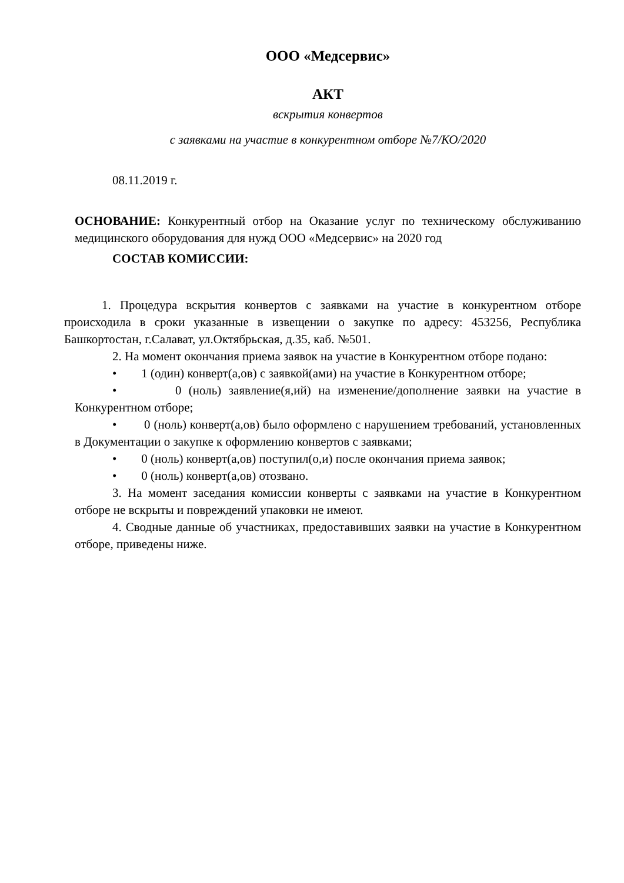ООО «Медсервис»
АКТ
вскрытия конвертов
с заявками на участие в конкурентном отборе №7/КО/2020
08.11.2019 г.
ОСНОВАНИЕ: Конкурентный отбор на Оказание услуг по техническому обслуживанию медицинского оборудования для нужд ООО «Медсервис» на 2020 год
СОСТАВ КОМИССИИ:
1. Процедура вскрытия конвертов с заявками на участие в конкурентном отборе происходила в сроки указанные в извещении о закупке по адресу: 453256, Республика Башкортостан, г.Салават, ул.Октябрьская, д.35, каб. №501.
2. На момент окончания приема заявок на участие в Конкурентном отборе подано:
• 1 (один) конверт(а,ов) с заявкой(ами) на участие в Конкурентном отборе;
• 0 (ноль) заявление(я,ий) на изменение/дополнение заявки на участие в Конкурентном отборе;
• 0 (ноль) конверт(а,ов) было оформлено с нарушением требований, установленных в Документации о закупке к оформлению конвертов с заявками;
• 0 (ноль) конверт(а,ов) поступил(о,и) после окончания приема заявок;
• 0 (ноль) конверт(а,ов) отозвано.
3. На момент заседания комиссии конверты с заявками на участие в Конкурентном отборе не вскрыты и повреждений упаковки не имеют.
4. Сводные данные об участниках, предоставивших заявки на участие в Конкурентном отборе, приведены ниже.